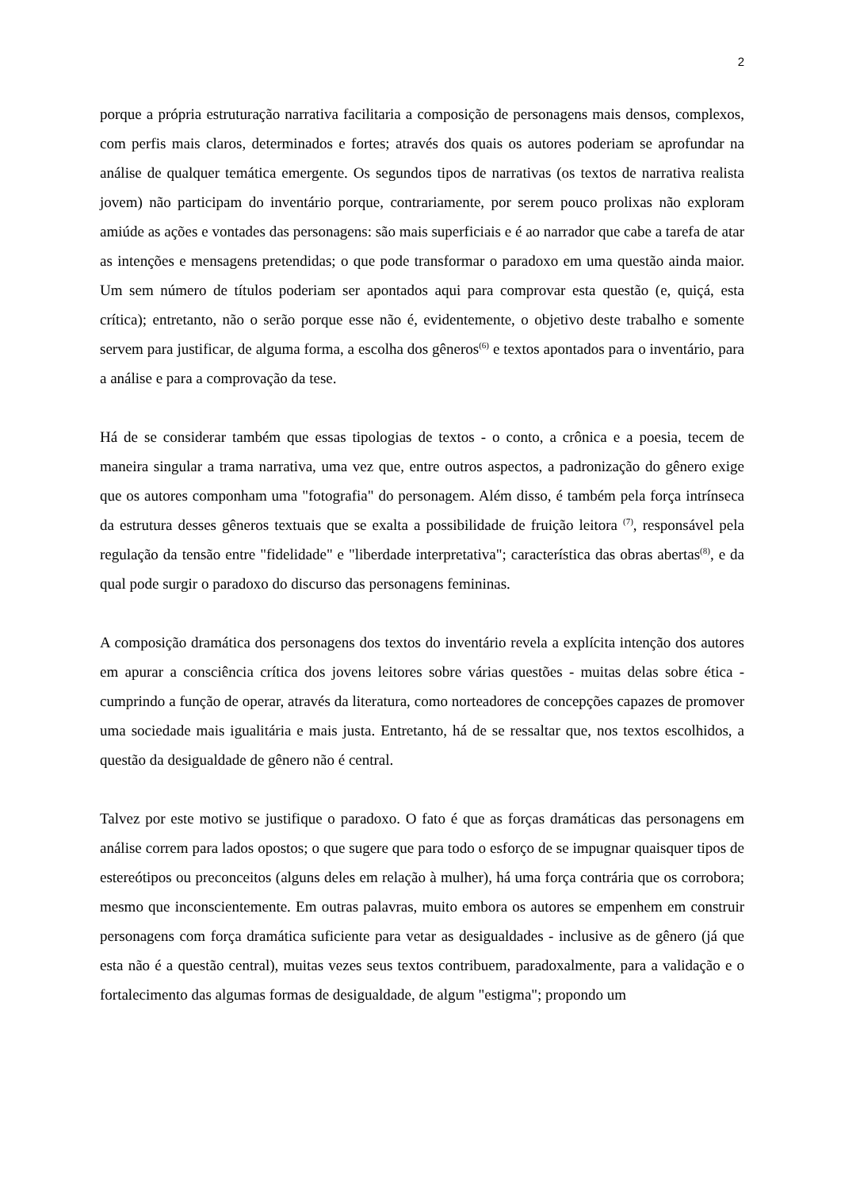2
porque a própria estruturação narrativa facilitaria a composição de personagens mais densos, complexos, com perfis mais claros, determinados e fortes; através dos quais os autores poderiam se aprofundar na análise de qualquer temática emergente. Os segundos tipos de narrativas (os textos de narrativa realista jovem) não participam do inventário porque, contrariamente, por serem pouco prolixas não exploram amiúde as ações e vontades das personagens: são mais superficiais e é ao narrador que cabe a tarefa de atar as intenções e mensagens pretendidas; o que pode transformar o paradoxo em uma questão ainda maior. Um sem número de títulos poderiam ser apontados aqui para comprovar esta questão (e, quiçá, esta crítica); entretanto, não o serão porque esse não é, evidentemente, o objetivo deste trabalho e somente servem para justificar, de alguma forma, a escolha dos gêneros<sup>(6)</sup> e textos apontados para o inventário, para a análise e para a comprovação da tese.
Há de se considerar também que essas tipologias de textos - o conto, a crônica e a poesia, tecem de maneira singular a trama narrativa, uma vez que, entre outros aspectos, a padronização do gênero exige que os autores componham uma "fotografia" do personagem. Além disso, é também pela força intrínseca da estrutura desses gêneros textuais que se exalta a possibilidade de fruição leitora <sup>(7)</sup>, responsável pela regulação da tensão entre "fidelidade" e "liberdade interpretativa"; característica das obras abertas<sup>(8)</sup>, e da qual pode surgir o paradoxo do discurso das personagens femininas.
A composição dramática dos personagens dos textos do inventário revela a explícita intenção dos autores em apurar a consciência crítica dos jovens leitores sobre várias questões - muitas delas sobre ética - cumprindo a função de operar, através da literatura, como norteadores de concepções capazes de promover uma sociedade mais igualitária e mais justa. Entretanto, há de se ressaltar que, nos textos escolhidos, a questão da desigualdade de gênero não é central.
Talvez por este motivo se justifique o paradoxo. O fato é que as forças dramáticas das personagens em análise correm para lados opostos; o que sugere que para todo o esforço de se impugnar quaisquer tipos de estereótipos ou preconceitos (alguns deles em relação à mulher), há uma força contrária que os corrobora; mesmo que inconscientemente. Em outras palavras, muito embora os autores se empenhem em construir personagens com força dramática suficiente para vetar as desigualdades - inclusive as de gênero (já que esta não é a questão central), muitas vezes seus textos contribuem, paradoxalmente, para a validação e o fortalecimento das algumas formas de desigualdade, de algum "estigma"; propondo um